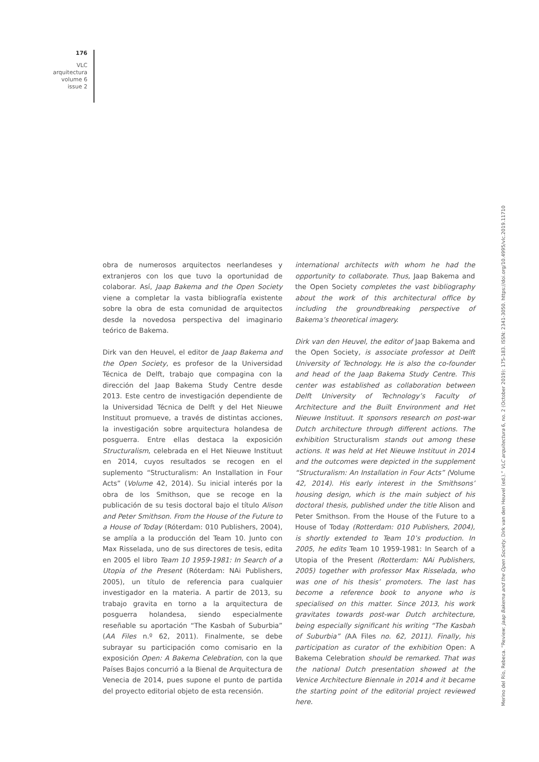176
VLC
arquitectura
volume 6
issue 2
obra de numerosos arquitectos neerlandeses y extranjeros con los que tuvo la oportunidad de colaborar. Así, Jaap Bakema and the Open Society viene a completar la vasta bibliografía existente sobre la obra de esta comunidad de arquitectos desde la novedosa perspectiva del imaginario teórico de Bakema.
Dirk van den Heuvel, el editor de Jaap Bakema and the Open Society, es profesor de la Universidad Técnica de Delft, trabajo que compagina con la dirección del Jaap Bakema Study Centre desde 2013. Este centro de investigación dependiente de la Universidad Técnica de Delft y del Het Nieuwe Instituut promueve, a través de distintas acciones, la investigación sobre arquitectura holandesa de posguerra. Entre ellas destaca la exposición Structuralism, celebrada en el Het Nieuwe Instituut en 2014, cuyos resultados se recogen en el suplemento “Structuralism: An Installation in Four Acts” (Volume 42, 2014). Su inicial interés por la obra de los Smithson, que se recoge en la publicación de su tesis doctoral bajo el título Alison and Peter Smithson. From the House of the Future to a House of Today (Róterdam: 010 Publishers, 2004), se amplía a la producción del Team 10. Junto con Max Risselada, uno de sus directores de tesis, edita en 2005 el libro Team 10 1959-1981: In Search of a Utopia of the Present (Róterdam: NAi Publishers, 2005), un título de referencia para cualquier investigador en la materia. A partir de 2013, su trabajo gravita en torno a la arquitectura de posguerra holandesa, siendo especialmente reseñable su aportación “The Kasbah of Suburbia” (AA Files n.º 62, 2011). Finalmente, se debe subrayar su participación como comisario en la exposición Open: A Bakema Celebration, con la que Países Bajos concurrió a la Bienal de Arquitectura de Venecia de 2014, pues supone el punto de partida del proyecto editorial objeto de esta recensión.
international architects with whom he had the opportunity to collaborate. Thus, Jaap Bakema and the Open Society completes the vast bibliography about the work of this architectural office by including the groundbreaking perspective of Bakema’s theoretical imagery.
Dirk van den Heuvel, the editor of Jaap Bakema and the Open Society, is associate professor at Delft University of Technology. He is also the co-founder and head of the Jaap Bakema Study Centre. This center was established as collaboration between Delft University of Technology’s Faculty of Architecture and the Built Environment and Het Nieuwe Instituut. It sponsors research on post-war Dutch architecture through different actions. The exhibition Structuralism stands out among these actions. It was held at Het Nieuwe Instituut in 2014 and the outcomes were depicted in the supplement “Structuralism: An Installation in Four Acts” (Volume 42, 2014). His early interest in the Smithsons’ housing design, which is the main subject of his doctoral thesis, published under the title Alison and Peter Smithson. From the House of the Future to a House of Today (Rotterdam: 010 Publishers, 2004), is shortly extended to Team 10’s production. In 2005, he edits Team 10 1959-1981: In Search of a Utopia of the Present (Rotterdam: NAi Publishers, 2005) together with professor Max Risselada, who was one of his thesis’ promoters. The last has become a reference book to anyone who is specialised on this matter. Since 2013, his work gravitates towards post-war Dutch architecture, being especially significant his writing “The Kasbah of Suburbia” (AA Files no. 62, 2011). Finally, his participation as curator of the exhibition Open: A Bakema Celebration should be remarked. That was the national Dutch presentation showed at the Venice Architecture Biennale in 2014 and it became the starting point of the editorial project reviewed here.
Merino del Río, Rebeca. “Review: Jaap Bakema and the Open Society. Dirk van den Heuvel (ed.).” VLC arquitectura 6, no. 2 (October 2019): 175-183. ISSN: 2341-3050. https://doi.org/10.4995/vlc.2019.11710